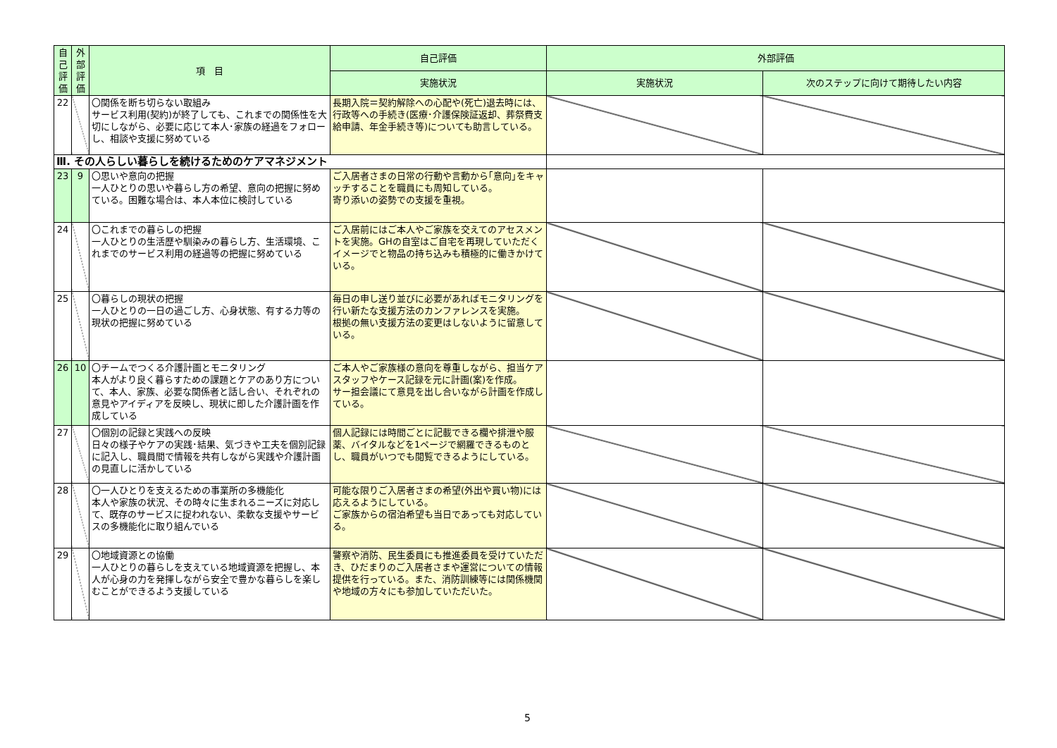| 自己評価 | 外部評価 | 項 目 | 自己評価 | 外部評価 | |
| --- | --- | --- | --- | --- | --- |
| | | | 実施状況 | 実施状況 | 次のステップに向けて期待したい内容 |
| 22 | | 〇関係を断ち切らない取組み サービス利用(契約)が終了しても、これまでの関係性を大切にしながら、必要に応じて本人･家族の経過をフォローし、相談や支援に努めている | 長期入院＝契約解除への心配や(死亡)退去時には、行政等への手続き(医療･介護保険証返却、葬祭費支給申請、年金手続き等)についても助言している。 | | |
| Ⅲ. その人らしい暮らしを続けるためのケアマネジメント | | | | | |
| 23 | 9 | 〇思いや意向の把握 一人ひとりの思いや暮らし方の希望、意向の把握に努めている。困難な場合は、本人本位に検討している | ご入居者さまの日常の行動や言動から｢意向｣をキャッチすることを職員にも周知している。 寄り添いの姿勢での支援を重視。 | | |
| 24 | | 〇これまでの暮らしの把握 一人ひとりの生活歴や馴染みの暮らし方、生活環境、これまでのサービス利用の経過等の把握に努めている | ご入居前にはご本人やご家族を交えてのアセスメントを実施。GHの自室はご自宅を再現していただくイメージでと物品の持ち込みも積極的に働きかけている。 | | |
| 25 | | 〇暮らしの現状の把握 一人ひとりの一日の過ごし方、心身状態、有する力等の現状の把握に努めている | 毎日の申し送り並びに必要があればモニタリングを行い新たな支援方法のカンファレンスを実施。 根拠の無い支援方法の変更はしないように留意している。 | | |
| 26 | 10 | 〇チームでつくる介護計画とモニタリング 本人がより良く暮らすための課題とケアのあり方について、本人、家族、必要な関係者と話し合い、それぞれの意見やアイディアを反映し、現状に即した介護計画を作成している | ご本人やご家族様の意向を尊重しながら、担当ケアスタッフやケース記録を元に計画(案)を作成。 サー担会議にて意見を出し合いながら計画を作成している。 | | |
| 27 | | 〇個別の記録と実践への反映 日々の様子やケアの実践･結果、気づきや工夫を個別記録に記入し、職員間で情報を共有しながら実践や介護計画の見直しに活かしている | 個人記録には時間ごとに記載できる欄や排泄や服薬、バイタルなどを1ページで網羅できるものとし、職員がいつでも閲覧できるようにしている。 | | |
| 28 | | 〇一人ひとりを支えるための事業所の多機能化 本人や家族の状況、その時々に生まれるニーズに対応して、既存のサービスに捉われない、柔軟な支援やサービスの多機能化に取り組んでいる | 可能な限りご入居者さまの希望(外出や買い物)には応えるようにしている。 ご家族からの宿泊希望も当日であっても対応している。 | | |
| 29 | | 〇地域資源との協働 一人ひとりの暮らしを支えている地域資源を把握し、本人が心身の力を発揮しながら安全で豊かな暮らしを楽しむことができるよう支援している | 警察や消防、民生委員にも推進委員を受けていただき、ひだまりのご入居者さまや運営についての情報提供を行っている。また、消防訓練等には関係機関や地域の方々にも参加していただいた。 | | |
5